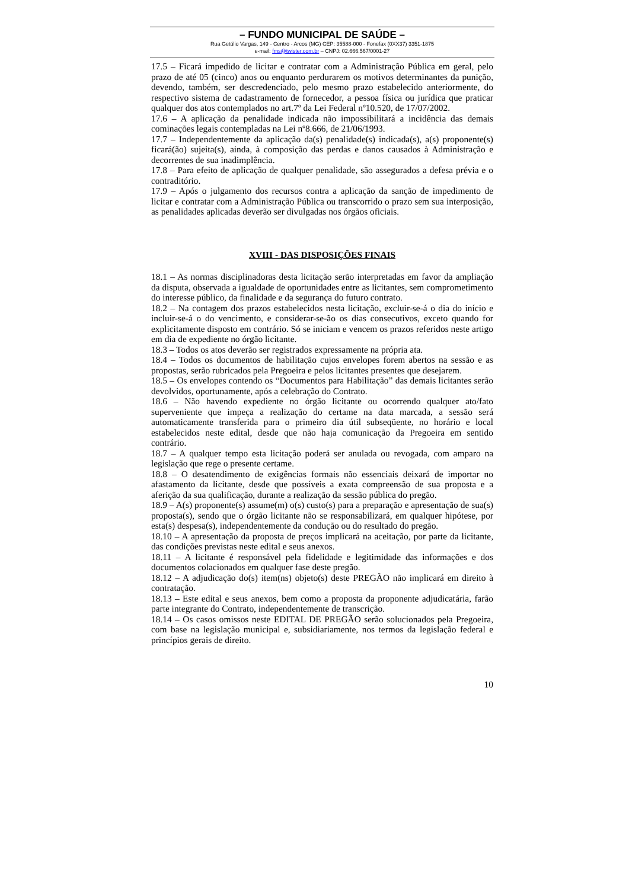– FUNDO MUNICIPAL DE SAÚDE –
Rua Getúlio Vargas, 149 - Centro - Arcos (MG) CEP: 35588-000 - Fonefax (0XX37) 3351-1875
e-mail: fms@twister.com.br – CNPJ: 02.666.567/0001-27
17.5 – Ficará impedido de licitar e contratar com a Administração Pública em geral, pelo prazo de até 05 (cinco) anos ou enquanto perdurarem os motivos determinantes da punição, devendo, também, ser descredenciado, pelo mesmo prazo estabelecido anteriormente, do respectivo sistema de cadastramento de fornecedor, a pessoa física ou jurídica que praticar qualquer dos atos contemplados no art.7º da Lei Federal nº10.520, de 17/07/2002.
17.6 – A aplicação da penalidade indicada não impossibilitará a incidência das demais cominações legais contempladas na Lei nº8.666, de 21/06/1993.
17.7 – Independentemente da aplicação da(s) penalidade(s) indicada(s), a(s) proponente(s) ficará(ão) sujeita(s), ainda, à composição das perdas e danos causados à Administração e decorrentes de sua inadimplência.
17.8 – Para efeito de aplicação de qualquer penalidade, são assegurados a defesa prévia e o contraditório.
17.9 – Após o julgamento dos recursos contra a aplicação da sanção de impedimento de licitar e contratar com a Administração Pública ou transcorrido o prazo sem sua interposição, as penalidades aplicadas deverão ser divulgadas nos órgãos oficiais.
XVIII - DAS DISPOSIÇÕES FINAIS
18.1 – As normas disciplinadoras desta licitação serão interpretadas em favor da ampliação da disputa, observada a igualdade de oportunidades entre as licitantes, sem comprometimento do interesse público, da finalidade e da segurança do futuro contrato.
18.2 – Na contagem dos prazos estabelecidos nesta licitação, excluir-se-á o dia do início e incluir-se-á o do vencimento, e considerar-se-ão os dias consecutivos, exceto quando for explicitamente disposto em contrário. Só se iniciam e vencem os prazos referidos neste artigo em dia de expediente no órgão licitante.
18.3 – Todos os atos deverão ser registrados expressamente na própria ata.
18.4 – Todos os documentos de habilitação cujos envelopes forem abertos na sessão e as propostas, serão rubricados pela Pregoeira e pelos licitantes presentes que desejarem.
18.5 – Os envelopes contendo os “Documentos para Habilitação” das demais licitantes serão devolvidos, oportunamente, após a celebração do Contrato.
18.6 – Não havendo expediente no órgão licitante ou ocorrendo qualquer ato/fato superveniente que impeça a realização do certame na data marcada, a sessão será automaticamente transferida para o primeiro dia útil subseqüente, no horário e local estabelecidos neste edital, desde que não haja comunicação da Pregoeira em sentido contrário.
18.7 – A qualquer tempo esta licitação poderá ser anulada ou revogada, com amparo na legislação que rege o presente certame.
18.8 – O desatendimento de exigências formais não essenciais deixará de importar no afastamento da licitante, desde que possíveis a exata compreensão de sua proposta e a aferição da sua qualificação, durante a realização da sessão pública do pregão.
18.9 – A(s) proponente(s) assume(m) o(s) custo(s) para a preparação e apresentação de sua(s) proposta(s), sendo que o órgão licitante não se responsabilizará, em qualquer hipótese, por esta(s) despesa(s), independentemente da condução ou do resultado do pregão.
18.10 – A apresentação da proposta de preços implicará na aceitação, por parte da licitante, das condições previstas neste edital e seus anexos.
18.11 – A licitante é responsável pela fidelidade e legitimidade das informações e dos documentos colacionados em qualquer fase deste pregão.
18.12 – A adjudicação do(s) item(ns) objeto(s) deste PREGÃO não implicará em direito à contratação.
18.13 – Este edital e seus anexos, bem como a proposta da proponente adjudicatária, farão parte integrante do Contrato, independentemente de transcrição.
18.14 – Os casos omissos neste EDITAL DE PREGÃO serão solucionados pela Pregoeira, com base na legislação municipal e, subsidiariamente, nos termos da legislação federal e princípios gerais de direito.
10